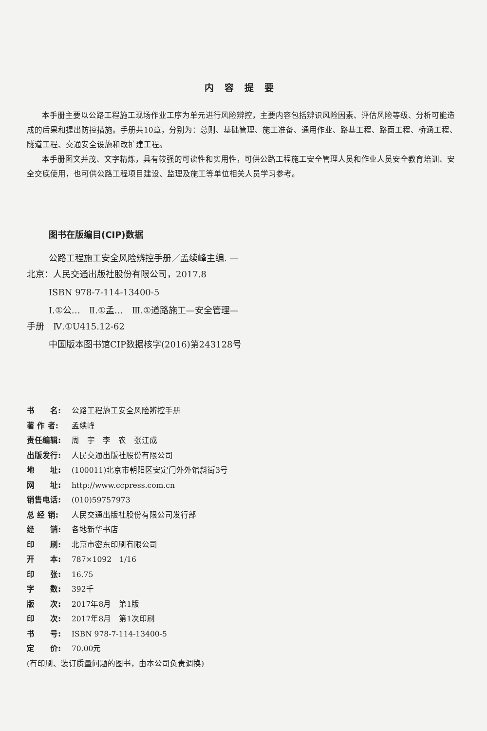内容提要
本手册主要以公路工程施工现场作业工序为单元进行风险辨控，主要内容包括辨识风险因素、评估风险等级、分析可能造成的后果和提出防控措施。手册共10章，分别为：总则、基础管理、施工准备、通用作业、路基工程、路面工程、桥涵工程、隧道工程、交通安全设施和改扩建工程。
本手册图文并茂、文字精炼，具有较强的可读性和实用性，可供公路工程施工安全管理人员和作业人员安全教育培训、安全交底使用，也可供公路工程项目建设、监理及施工等单位相关人员学习参考。
图书在版编目(CIP)数据
公路工程施工安全风险辨控手册／孟续峰主编. —
北京：人民交通出版社股份有限公司，2017.8
ISBN 978-7-114-13400-5
Ⅰ.①公…　Ⅱ.①孟…　Ⅲ.①道路施工—安全管理—
手册　Ⅳ.①U415.12-62
中国版本图书馆CIP数据核字(2016)第243128号
书　　名: 公路工程施工安全风险辨控手册
著 作 者: 孟续峰
责任编辑: 周　宇　李　农　张江成
出版发行: 人民交通出版社股份有限公司
地　　址: (100011)北京市朝阳区安定门外外馆斜街3号
网　　址: http://www.ccpress.com.cn
销售电话: (010)59757973
总 经 销: 人民交通出版社股份有限公司发行部
经　　销: 各地新华书店
印　　刷: 北京市密东印刷有限公司
开　　本: 787×1092　1/16
印　　张: 16.75
字　　数: 392千
版　　次: 2017年8月　第1版
印　　次: 2017年8月　第1次印刷
书　　号: ISBN 978-7-114-13400-5
定　　价: 70.00元
(有印刷、装订质量问题的图书，由本公司负责调换)